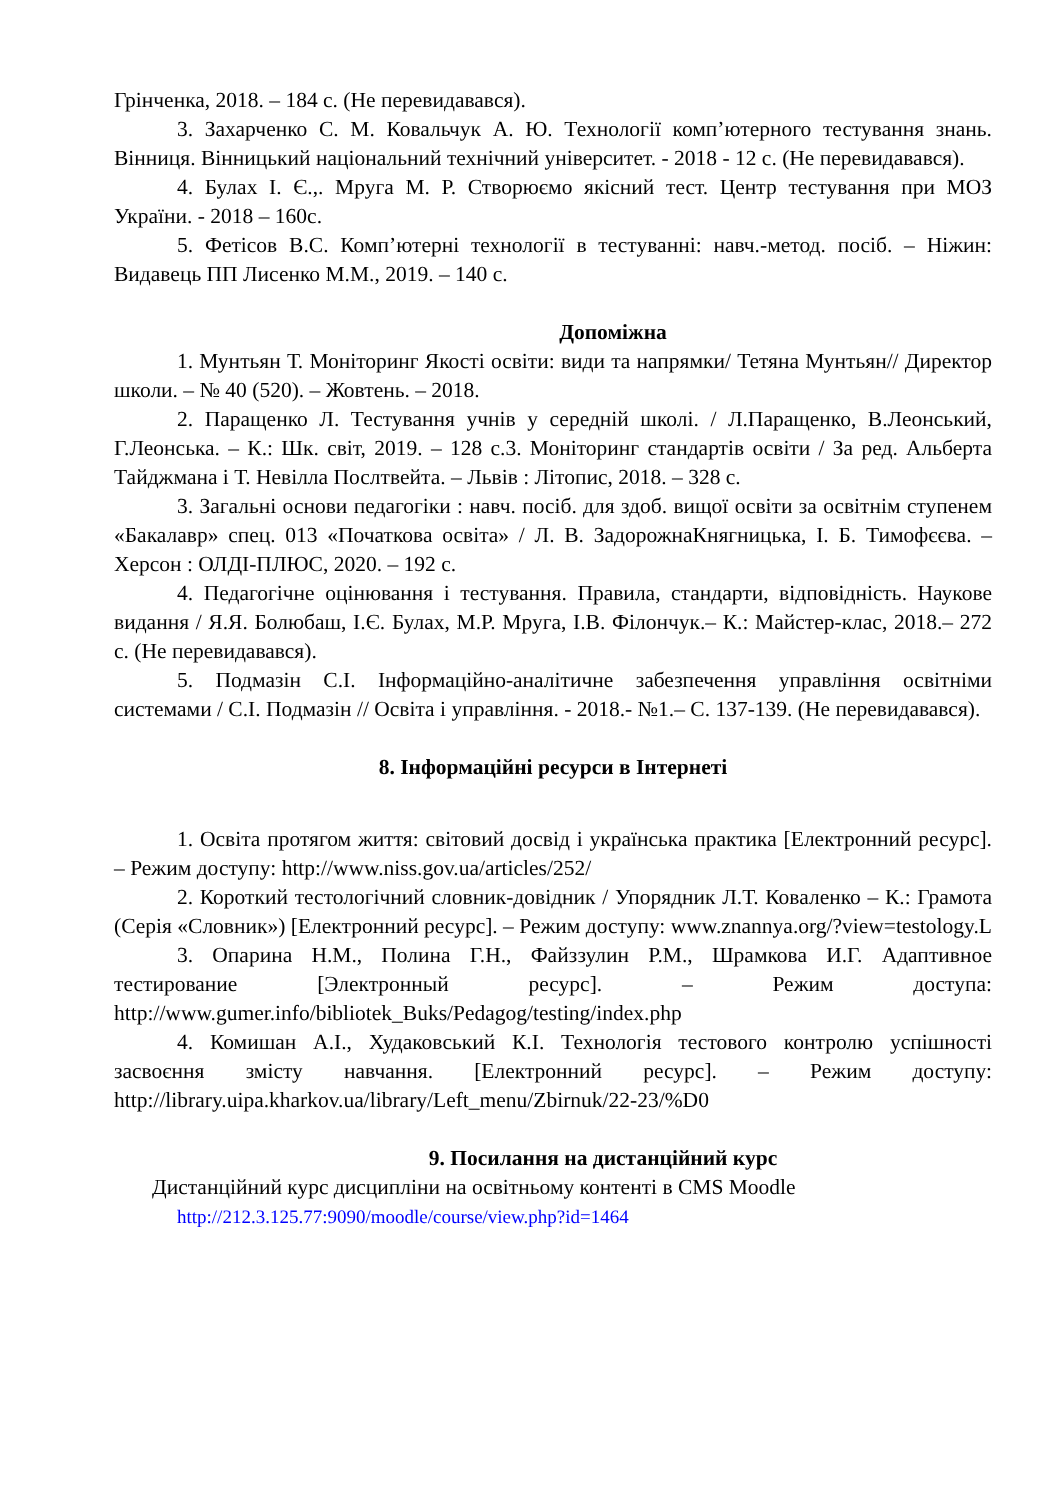Грінченка, 2018. – 184 с. (Не перевидавався).
3. Захарченко С. М. Ковальчук А. Ю. Технології комп’ютерного тестування знань. Вінниця. Вінницький національний технічний університет. - 2018 - 12 с. (Не перевидавався).
4. Булах І. Є.,. Мруга М. Р. Створюємо якісний тест. Центр тестування при МОЗ України. - 2018 – 160с.
5. Фетісов В.С. Комп’ютерні технології в тестуванні: навч.-метод. посіб. – Ніжин: Видавець ПП Лисенко М.М., 2019. – 140 с.
Допоміжна
1. Мунтьян Т. Моніторинг Якості освіти: види та напрямки/ Тетяна Мунтьян// Директор школи. – № 40 (520). – Жовтень. – 2018.
2. Паращенко Л. Тестування учнів у середній школі. / Л.Паращенко, В.Леонський, Г.Леонська. – К.: Шк. світ, 2019. – 128 с.3. Моніторинг стандартів освіти / За ред. Альберта Тайджмана і Т. Невілла Послтвейта. – Львів : Літопис, 2018. – 328 с.
3. Загальні основи педагогіки : навч. посіб. для здоб. вищої освіти за освітнім ступенем «Бакалавр» спец. 013 «Початкова освіта» / Л. В. ЗадорожнаКнягницька, І. Б. Тимофєєва. – Херсон : ОЛДІ-ПЛЮС, 2020. – 192 с.
4. Педагогічне оцінювання і тестування. Правила, стандарти, відповідність. Наукове видання / Я.Я. Болюбаш, І.Є. Булах, М.Р. Мруга, І.В. Філончук.– К.: Майстер-клас, 2018.– 272 с. (Не перевидавався).
5. Подмазін С.І. Інформаційно-аналітичне забезпечення управління освітніми системами / С.І. Подмазін // Освіта і управління. - 2018.- №1.– С. 137-139. (Не перевидавався).
8. Інформаційні ресурси в Інтернеті
1. Освіта протягом життя: світовий досвід і українська практика [Електронний ресурс]. – Режим доступу: http://www.niss.gov.ua/articles/252/
2. Короткий тестологічний словник-довідник / Упорядник Л.Т. Коваленко – К.: Грамота (Серія «Словник») [Електронний ресурс]. – Режим доступу: www.znannya.org/?view=testology.L
3. Опарина Н.М., Полина Г.Н., Файззулин Р.М., Шрамкова И.Г. Адаптивное тестирование [Электронный ресурс]. – Режим доступа: http://www.gumer.info/bibliotek_Buks/Pedagog/testing/index.php
4. Комишан А.І., Худаковський К.І. Технологія тестового контролю успішності засвоєння змісту навчання. [Електронний ресурс]. – Режим доступу: http://library.uipa.kharkov.ua/library/Left_menu/Zbirnuk/22-23/%D0
9. Посилання на дистанційний курс
Дистанційний курс дисципліни на освітньому контенті в CMS Moodle
http://212.3.125.77:9090/moodle/course/view.php?id=1464